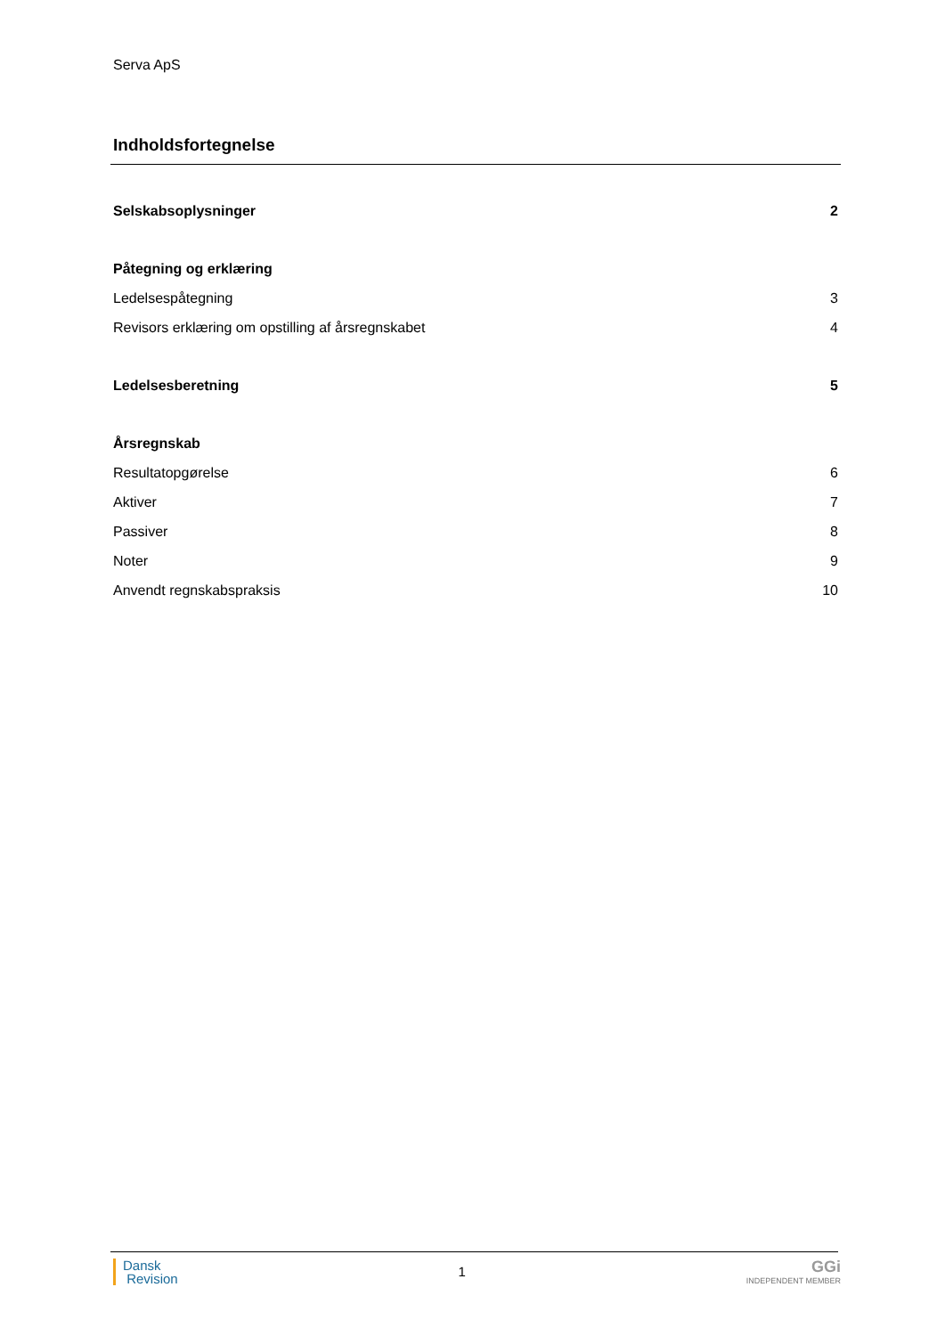Serva ApS
Indholdsfortegnelse
Selskabsoplysninger 2
Påtegning og erklæring
Ledelsespåtegning 3
Revisors erklæring om opstilling af årsregnskabet 4
Ledelsesberetning 5
Årsregnskab
Resultatopgørelse 6
Aktiver 7
Passiver 8
Noter 9
Anvendt regnskabspraksis 10
Dansk
Revision
1
GGi
INDEPENDENT MEMBER